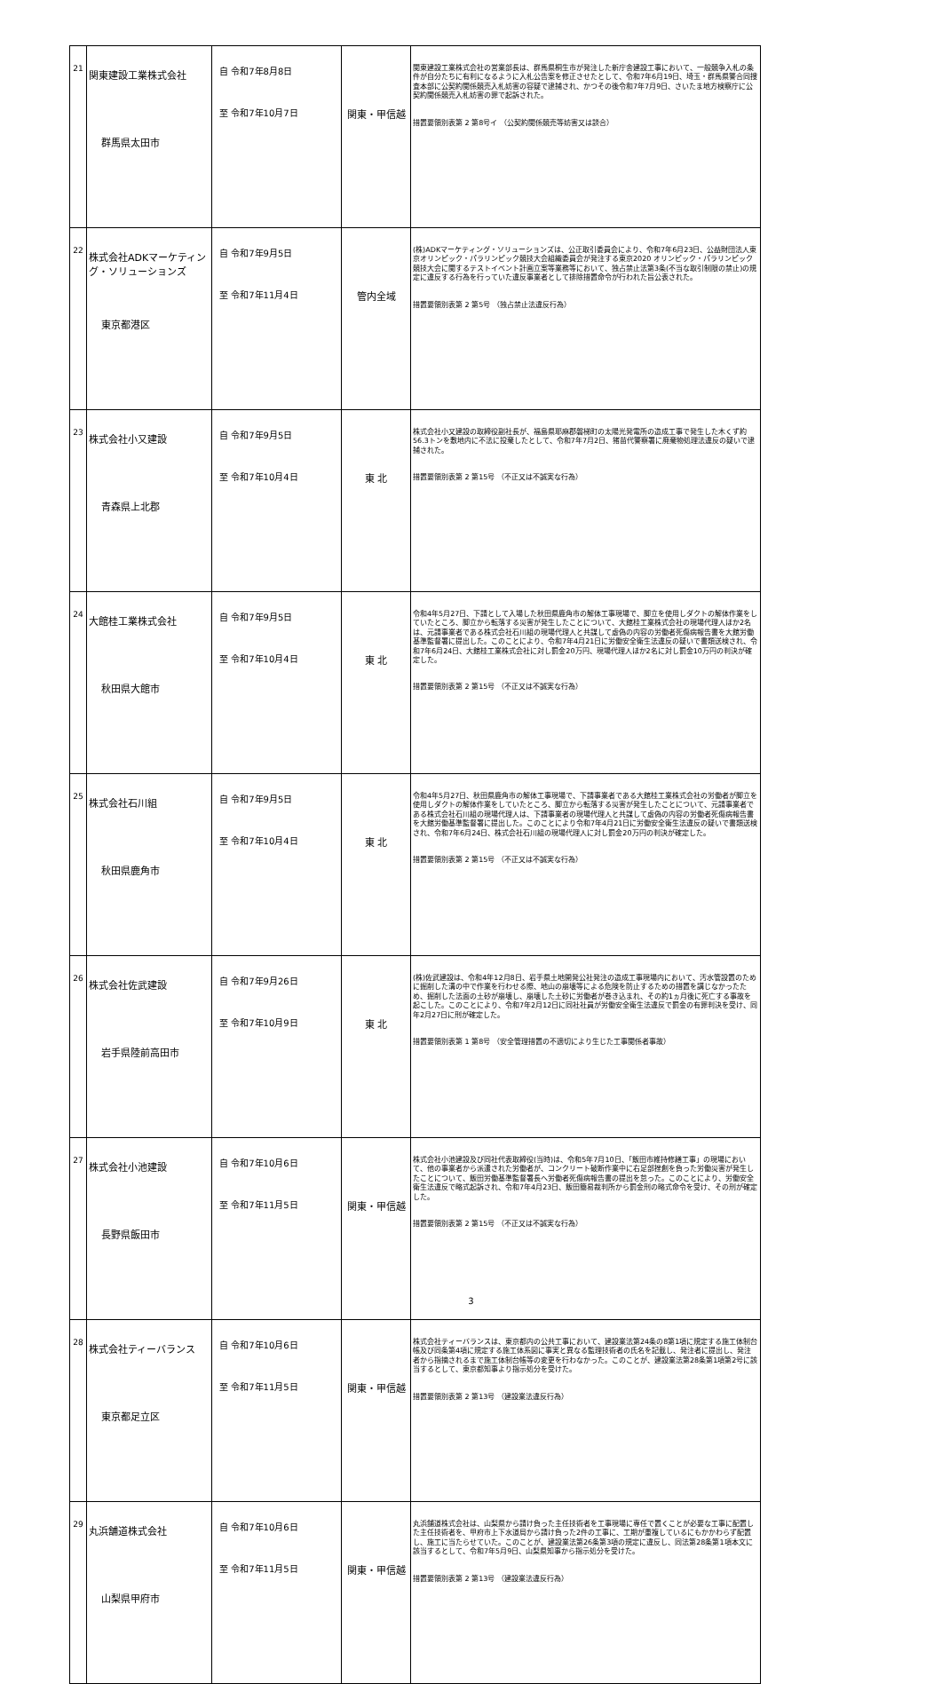| 21 | 関東建設工業株式会社 群馬県太田市 | 自 令和7年8月8日 至 令和7年10月7日 | 関東・甲信越 | 関東建設工業株式会社の営業部長は、群馬県桐生市が発注した新庁舎建設工事において、一般競争入札の条件が自分たちに有利になるように入札公告案を修正させたとして、令和7年6月19日、埼玉・群馬県警合同捜査本部に公契約関係競売入札妨害の容疑で逮捕され、かつその後令和7年7月9日、さいたま地方検察庁に公契約関係競売入札妨害の罪で起訴された。 措置要領別表第 2 第8号イ （公契約関係競売等妨害又は談合） |
| 22 | 株式会社ADKマーケティング・ソリューションズ 東京都港区 | 自 令和7年9月5日 至 令和7年11月4日 | 管内全域 | (株)ADKマーケティング・ソリューションズは、公正取引委員会により、令和7年6月23日、公益財団法人東京オリンピック・パラリンピック競技大会組織委員会が発注する東京2020 オリンピック・パラリンピック競技大会に関するテストイベント計画立案等業務等において、独占禁止法第3条(不当な取引制限の禁止)の規定に違反する行為を行っていた違反事業者として排除措置命令が行われた旨公表された。 措置要領別表第 2 第5号 （独占禁止法違反行為） |
| 23 | 株式会社小又建設 青森県上北郡 | 自 令和7年9月5日 至 令和7年10月4日 | 東 北 | 株式会社小又建設の取締役副社長が、福島県耶麻郡磐梯町の太陽光発電所の造成工事で発生した木くず約56.3トンを敷地内に不法に投棄したとして、令和7年7月2日、猪苗代警察署に廃棄物処理法違反の疑いで逮捕された。 措置要領別表第 2 第15号 （不正又は不誠実な行為） |
| 24 | 大館桂工業株式会社 秋田県大館市 | 自 令和7年9月5日 至 令和7年10月4日 | 東 北 | 令和4年5月27日、下請として入場した秋田県鹿角市の解体工事現場で、脚立を使用しダクトの解体作業をしていたところ、脚立から転落する災害が発生したことについて、大館桂工業株式会社の現場代理人ほか2名は、元請事業者である株式会社石川組の現場代理人と共謀して虚偽の内容の労働者死傷病報告書を大館労働基準監督署に提出した。このことにより、令和7年4月21日に労働安全衛生法違反の疑いで書類送検され、令和7年6月24日、大館桂工業株式会社に対し罰金20万円、現場代理人ほか2名に対し罰金10万円の判決が確定した。 措置要領別表第 2 第15号 （不正又は不誠実な行為） |
| 25 | 株式会社石川組 秋田県鹿角市 | 自 令和7年9月5日 至 令和7年10月4日 | 東 北 | 令和4年5月27日、秋田県鹿角市の解体工事現場で、下請事業者である大館桂工業株式会社の労働者が脚立を使用しダクトの解体作業をしていたところ、脚立から転落する災害が発生したことについて、元請事業者である株式会社石川組の現場代理人は、下請事業者の現場代理人と共謀して虚偽の内容の労働者死傷病報告書を大館労働基準監督署に提出した。このことにより令和7年4月21日に労働安全衛生法違反の疑いで書類送検され、令和7年6月24日、株式会社石川組の現場代理人に対し罰金20万円の判決が確定した。 措置要領別表第 2 第15号 （不正又は不誠実な行為） |
| 26 | 株式会社佐武建設 岩手県陸前高田市 | 自 令和7年9月26日 至 令和7年10月9日 | 東 北 | (株)佐武建設は、令和4年12月8日、岩手県土地開発公社発注の造成工事現場内において、汚水管設置のために掘削した溝の中で作業を行わせる際、地山の崩壊等による危険を防止するための措置を講じなかったため、掘削した法面の土砂が崩壊し、崩壊した土砂に労働者が巻き込まれ、その約1ヵ月後に死亡する事故を起こした。このことにより、令和7年2月12日に同社社員が労働安全衛生法違反で罰金の有罪判決を受け、同年2月27日に刑が確定した。 措置要領別表第 1 第8号 （安全管理措置の不適切により生じた工事関係者事故） |
| 27 | 株式会社小池建設 長野県飯田市 | 自 令和7年10月6日 至 令和7年11月5日 | 関東・甲信越 | 株式会社小池建設及び同社代表取締役(当時)は、令和5年7月10日、「飯田市維持修繕工事」の現場において、他の事業者から派遣された労働者が、コンクリート破断作業中に右足部挫創を負った労働災害が発生したことについて、飯田労働基準監督署長へ労働者死傷病報告書の提出を怠った。このことにより、労働安全衛生法違反で略式起訴され、令和7年4月23日、飯田簡易裁判所から罰金刑の略式命令を受け、その刑が確定した。 措置要領別表第 2 第15号 （不正又は不誠実な行為） |
| 28 | 株式会社ティーバランス 東京都足立区 | 自 令和7年10月6日 至 令和7年11月5日 | 関東・甲信越 | 株式会社ティーバランスは、東京都内の公共工事において、建設業法第24条の8第1項に規定する施工体制台帳及び同条第4項に規定する施工体系図に事実と異なる監理技術者の氏名を記載し、発注者に提出し、発注者から指摘されるまで施工体制台帳等の変更を行わなかった。このことが、建設業法第28条第1項第2号に該当するとして、東京都知事より指示処分を受けた。 措置要領別表第 2 第13号 （建設業法違反行為） |
| 29 | 丸浜舗道株式会社 山梨県甲府市 | 自 令和7年10月6日 至 令和7年11月5日 | 関東・甲信越 | 丸浜舗道株式会社は、山梨県から請け負った主任技術者を工事現場に専任で置くことが必要な工事に配置した主任技術者を、甲府市上下水道局から請け負った2件の工事に、工期が重複しているにもかかわらず配置し、施工に当たらせていた。このことが、建設業法第26条第3項の規定に違反し、同法第28条第1項本文に該当するとして、令和7年5月9日、山梨県知事から指示処分を受けた。 措置要領別表第 2 第13号 （建設業法違反行為） |
3